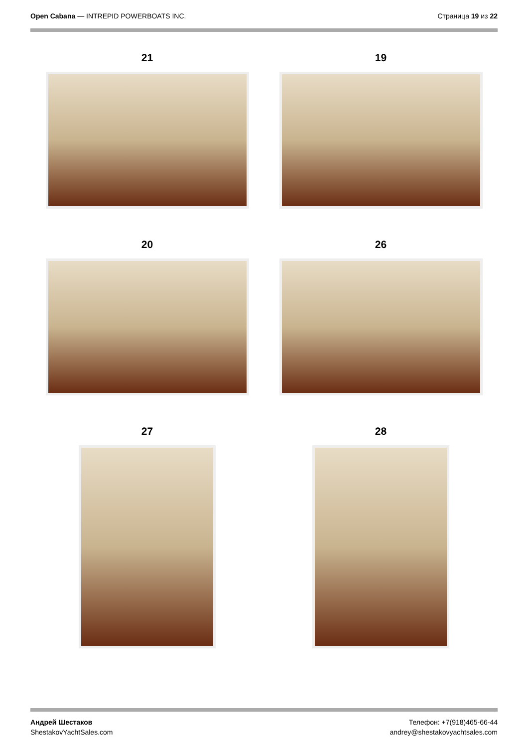Open Cabana — INTREPID POWERBOATS INC.
Страница 19 из 22
21
19
20
26
27
28
Андрей Шестаков
ShestakovYachtSales.com
Телефон: +7(918)465-66-44
andrey@shestakovyachtsales.com